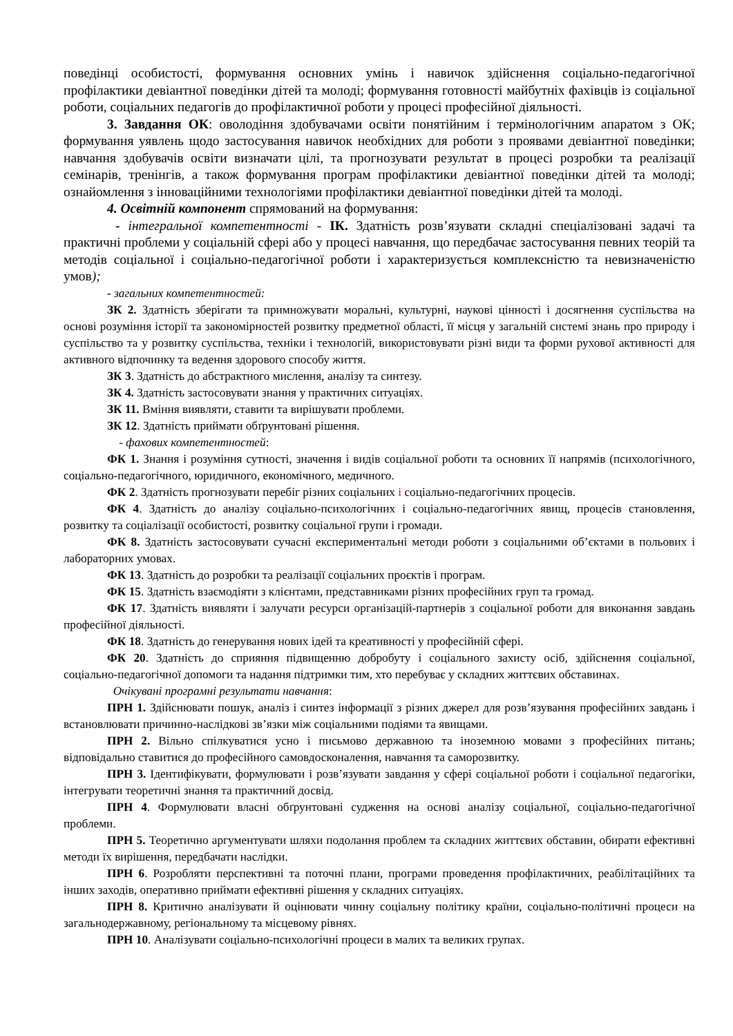поведінці особистості, формування основних умінь і навичок здійснення соціально-педагогічної профілактики девіантної поведінки дітей та молоді; формування готовності майбутніх фахівців із соціальної роботи, соціальних педагогів до профілактичної роботи у процесі професійної діяльності.
3. Завдання ОК: оволодіння здобувачами освіти понятійним і термінологічним апаратом з ОК; формування уявлень щодо застосування навичок необхідних для роботи з проявами девіантної поведінки; навчання здобувачів освіти визначати цілі, та прогнозувати результат в процесі розробки та реалізації семінарів, тренінгів, а також формування програм профілактики девіантної поведінки дітей та молоді; ознайомлення з інноваційними технологіями профілактики девіантної поведінки дітей та молоді.
4. Освітній компонент спрямований на формування:
- інтегральної компетентності - ІК. Здатність розв’язувати складні спеціалізовані задачі та практичні проблеми у соціальній сфері або у процесі навчання, що передбачає застосування певних теорій та методів соціальної і соціально-педагогічної роботи і характеризується комплексністю та невизначеністю умов);
- загальних компетентностей:
ЗК 2. Здатність зберігати та примножувати моральні, культурні, наукові цінності і досягнення суспільства на основі розуміння історії та закономірностей розвитку предметної області, її місця у загальній системі знань про природу і суспільство та у розвитку суспільства, техніки і технологій, використовувати різні види та форми рухової активності для активного відпочинку та ведення здорового способу життя.
ЗК 3. Здатність до абстрактного мислення, аналізу та синтезу.
ЗК 4. Здатність застосовувати знання у практичних ситуаціях.
ЗК 11. Вміння виявляти, ставити та вирішувати проблеми.
ЗК 12. Здатність приймати обґрунтовані рішення.
- фахових компетентностей:
ФК 1. Знання і розуміння сутності, значення і видів соціальної роботи та основних її напрямів (психологічного, соціально-педагогічного, юридичного, економічного, медичного.
ФК 2. Здатність прогнозувати перебіг різних соціальних і соціально-педагогічних процесів.
ФК 4. Здатність до аналізу соціально-психологічних і соціально-педагогічних явищ, процесів становлення, розвитку та соціалізації особистості, розвитку соціальної групи і громади.
ФК 8. Здатність застосовувати сучасні експериментальні методи роботи з соціальними об’єктами в польових і лабораторних умовах.
ФК 13. Здатність до розробки та реалізації соціальних проєктів і програм.
ФК 15. Здатність взаємодіяти з клієнтами, представниками різних професійних груп та громад.
ФК 17. Здатність виявляти і залучати ресурси організацій-партнерів з соціальної роботи для виконання завдань професійної діяльності.
ФК 18. Здатність до генерування нових ідей та креативності у професійній сфері.
ФК 20. Здатність до сприяння підвищенню добробуту і соціального захисту осіб, здійснення соціальної, соціально-педагогічної допомоги та надання підтримки тим, хто перебуває у складних життєвих обставинах.
Очікувані програмні результати навчання:
ПРН 1. Здійснювати пошук, аналіз і синтез інформації з різних джерел для розв’язування професійних завдань і встановлювати причинно-наслідкові зв’язки між соціальними подіями та явищами.
ПРН 2. Вільно спілкуватися усно і письмово державною та іноземною мовами з професійних питань; відповідально ставитися до професійного самовдосконалення, навчання та саморозвитку.
ПРН 3. Ідентифікувати, формулювати і розв’язувати завдання у сфері соціальної роботи і соціальної педагогіки, інтегрувати теоретичні знання та практичний досвід.
ПРН 4. Формулювати власні обґрунтовані судження на основі аналізу соціальної, соціально-педагогічної проблеми.
ПРН 5. Теоретично аргументувати шляхи подолання проблем та складних життєвих обставин, обирати ефективні методи їх вирішення, передбачати наслідки.
ПРН 6. Розробляти перспективні та поточні плани, програми проведення профілактичних, реабілітаційних та інших заходів, оперативно приймати ефективні рішення у складних ситуаціях.
ПРН 8. Критично аналізувати й оцінювати чинну соціальну політику країни, соціально-політичні процеси на загальнодержавному, регіональному та місцевому рівнях.
ПРН 10. Аналізувати соціально-психологічні процеси в малих та великих групах.